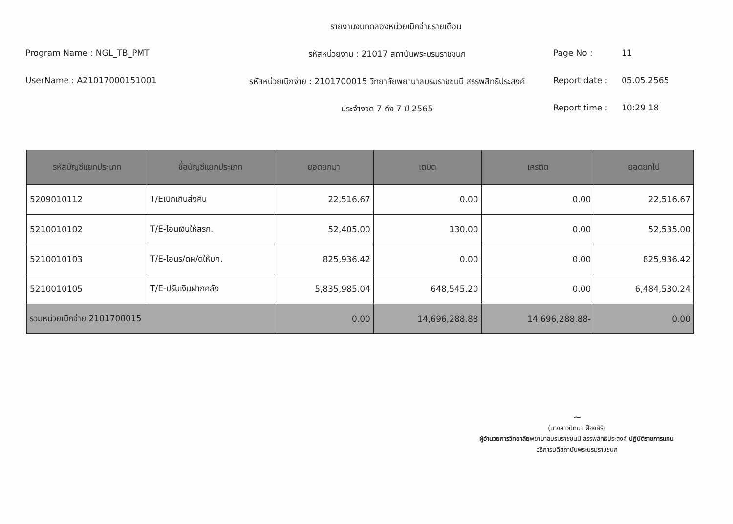รายงานงบทดลองหน่วยเบิกจ่ายรายเดือน
Program Name : NGL_TB_PMT
รหัสหน่วยงาน : 21017 สถาบันพระบรมราชชนก
Page No :
11
UserName : A21017000151001
รหัสหน่วยเบิกจ่าย : 2101700015 วิทยาลัยพยาบาลบรมราชชนนี สรรพสิทธิประสงค์
Report date :
05.05.2565
ประจำงวด 7 ถึง 7 ปี 2565
Report time :
10:29:18
| รหัสบัญชีแยกประเภท | ชื่อบัญชีแยกประเภท | ยอดยกมา | เดบิต | เครดิต | ยอดยกไป |
| --- | --- | --- | --- | --- | --- |
| 5209010112 | T/Eเบิกเกินส่งคืน | 22,516.67 | 0.00 | 0.00 | 22,516.67 |
| 5210010102 | T/E-โอนเงินให้สรก. | 52,405.00 | 130.00 | 0.00 | 52,535.00 |
| 5210010103 | T/E-โอนร/ดผ/ดให้บก. | 825,936.42 | 0.00 | 0.00 | 825,936.42 |
| 5210010105 | T/E-ปรับเงินฝากคลัง | 5,835,985.04 | 648,545.20 | 0.00 | 6,484,530.24 |
| รวมหน่วยเบิกจ่าย 2101700015 | | 0.00 | 14,696,288.88 | 14,696,288.88- | 0.00 |
~
(นางสาวปิทมา ฝืองศิริ)
ผู้อำนวยการวิทยาลัยพยาบาลบรมราชชนนี สรรพสิทธิประสงค์ ปฏิบัติราชการแทน
อธิการบดีสถาบันพระบรมราชชนก